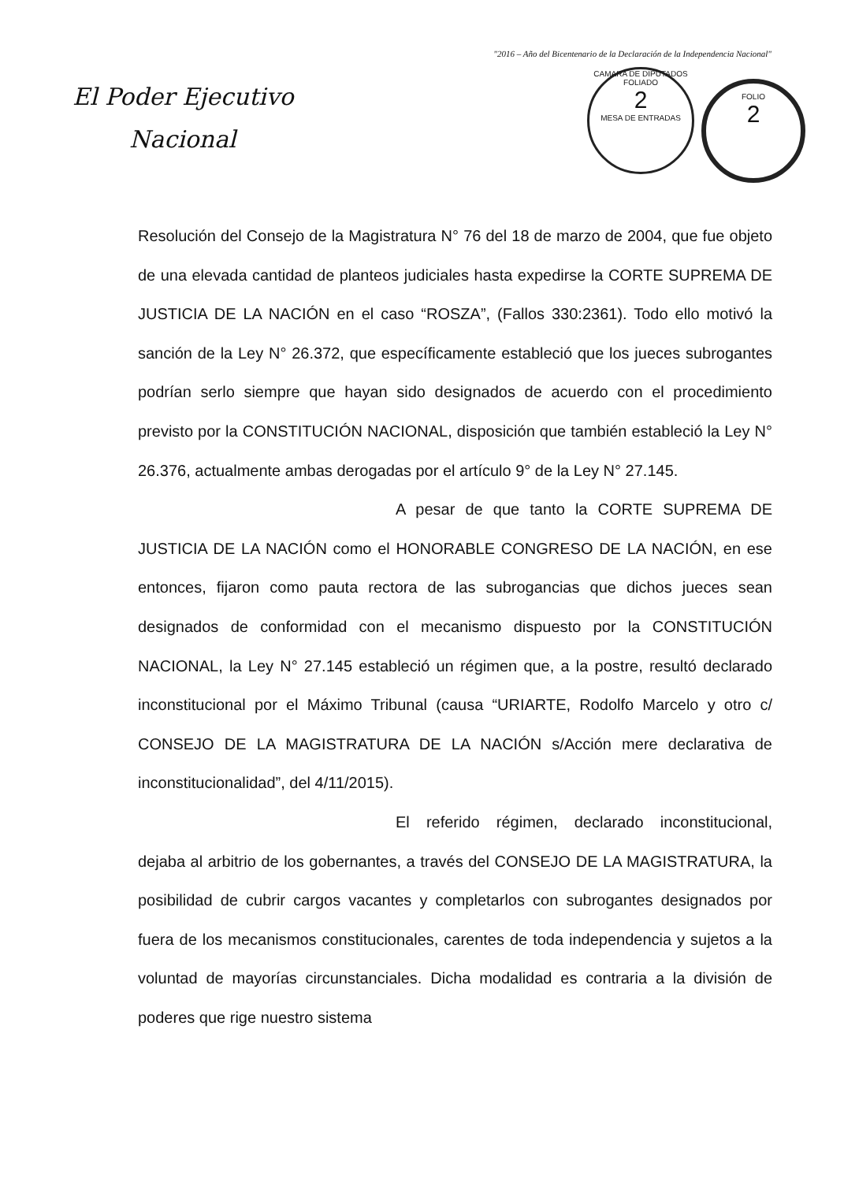"2016 – Año del Bicentenario de la Declaración de la Independencia Nacional"
El Poder Ejecutivo
Nacional
CAMARA DE DIPUTADOS
FOLIADO
2
MESA DE ENTRADAS
FOLIO
2
Resolución del Consejo de la Magistratura N° 76 del 18 de marzo de 2004, que fue objeto de una elevada cantidad de planteos judiciales hasta expedirse la CORTE SUPREMA DE JUSTICIA DE LA NACIÓN en el caso “ROSZA”, (Fallos 330:2361). Todo ello motivó la sanción de la Ley N° 26.372, que específicamente estableció que los jueces subrogantes podrían serlo siempre que hayan sido designados de acuerdo con el procedimiento previsto por la CONSTITUCIÓN NACIONAL, disposición que también estableció la Ley N° 26.376, actualmente ambas derogadas por el artículo 9° de la Ley N° 27.145.
A pesar de que tanto la CORTE SUPREMA DE JUSTICIA DE LA NACIÓN como el HONORABLE CONGRESO DE LA NACIÓN, en ese entonces, fijaron como pauta rectora de las subrogancias que dichos jueces sean designados de conformidad con el mecanismo dispuesto por la CONSTITUCIÓN NACIONAL, la Ley N° 27.145 estableció un régimen que, a la postre, resultó declarado inconstitucional por el Máximo Tribunal (causa “URIARTE, Rodolfo Marcelo y otro c/ CONSEJO DE LA MAGISTRATURA DE LA NACIÓN s/Acción mere declarativa de inconstitucionalidad”, del 4/11/2015).
El referido régimen, declarado inconstitucional, dejaba al arbitrio de los gobernantes, a través del CONSEJO DE LA MAGISTRATURA, la posibilidad de cubrir cargos vacantes y completarlos con subrogantes designados por fuera de los mecanismos constitucionales, carentes de toda independencia y sujetos a la voluntad de mayorías circunstanciales. Dicha modalidad es contraria a la división de poderes que rige nuestro sistema